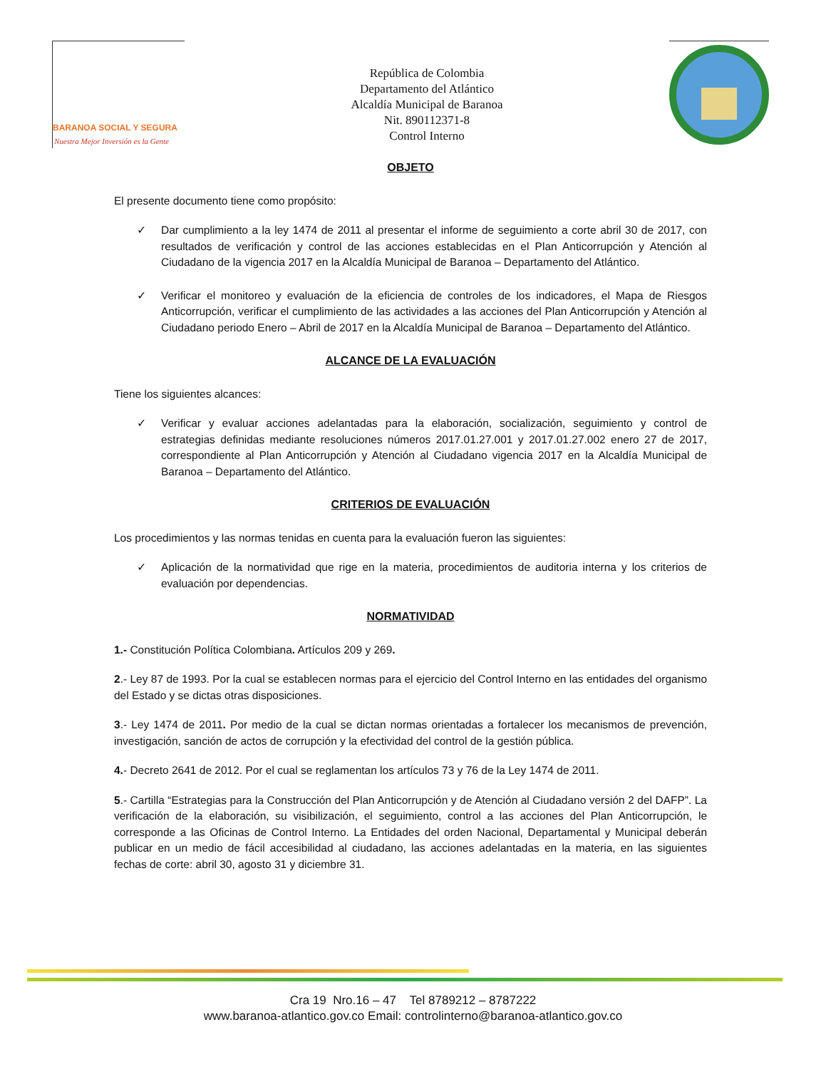BARANOA SOCIAL Y SEGURA
Nuestra Mejor Inversión es la Gente
República de Colombia
Departamento del Atlántico
Alcaldía Municipal de Baranoa
Nit. 890112371-8
Control Interno
OBJETO
El presente documento tiene como propósito:
✓ Dar cumplimiento a la ley 1474 de 2011 al presentar el informe de seguimiento a corte abril 30 de 2017, con resultados de verificación y control de las acciones establecidas en el Plan Anticorrupción y Atención al Ciudadano de la vigencia 2017 en la Alcaldía Municipal de Baranoa – Departamento del Atlántico.
✓ Verificar el monitoreo y evaluación de la eficiencia de controles de los indicadores, el Mapa de Riesgos Anticorrupción, verificar el cumplimiento de las actividades a las acciones del Plan Anticorrupción y Atención al Ciudadano periodo Enero – Abril de 2017 en la Alcaldía Municipal de Baranoa – Departamento del Atlántico.
ALCANCE DE LA EVALUACIÓN
Tiene los siguientes alcances:
✓ Verificar y evaluar acciones adelantadas para la elaboración, socialización, seguimiento y control de estrategias definidas mediante resoluciones números 2017.01.27.001 y 2017.01.27.002 enero 27 de 2017, correspondiente al Plan Anticorrupción y Atención al Ciudadano vigencia 2017 en la Alcaldía Municipal de Baranoa – Departamento del Atlántico.
CRITERIOS DE EVALUACIÓN
Los procedimientos y las normas tenidas en cuenta para la evaluación fueron las siguientes:
✓ Aplicación de la normatividad que rige en la materia, procedimientos de auditoria interna y los criterios de evaluación por dependencias.
NORMATIVIDAD
1.- Constitución Política Colombiana. Artículos 209 y 269.
2.- Ley 87 de 1993. Por la cual se establecen normas para el ejercicio del Control Interno en las entidades del organismo del Estado y se dictas otras disposiciones.
3.- Ley 1474 de 2011. Por medio de la cual se dictan normas orientadas a fortalecer los mecanismos de prevención, investigación, sanción de actos de corrupción y la efectividad del control de la gestión pública.
4.- Decreto 2641 de 2012. Por el cual se reglamentan los artículos 73 y 76 de la Ley 1474 de 2011.
5.- Cartilla “Estrategias para la Construcción del Plan Anticorrupción y de Atención al Ciudadano versión 2 del DAFP”. La verificación de la elaboración, su visibilización, el seguimiento, control a las acciones del Plan Anticorrupción, le corresponde a las Oficinas de Control Interno. La Entidades del orden Nacional, Departamental y Municipal deberán publicar en un medio de fácil accesibilidad al ciudadano, las acciones adelantadas en la materia, en las siguientes fechas de corte: abril 30, agosto 31 y diciembre 31.
Cra 19 Nro.16 – 47 Tel 8789212 – 8787222
www.baranoa-atlantico.gov.co Email: controlinterno@baranoa-atlantico.gov.co